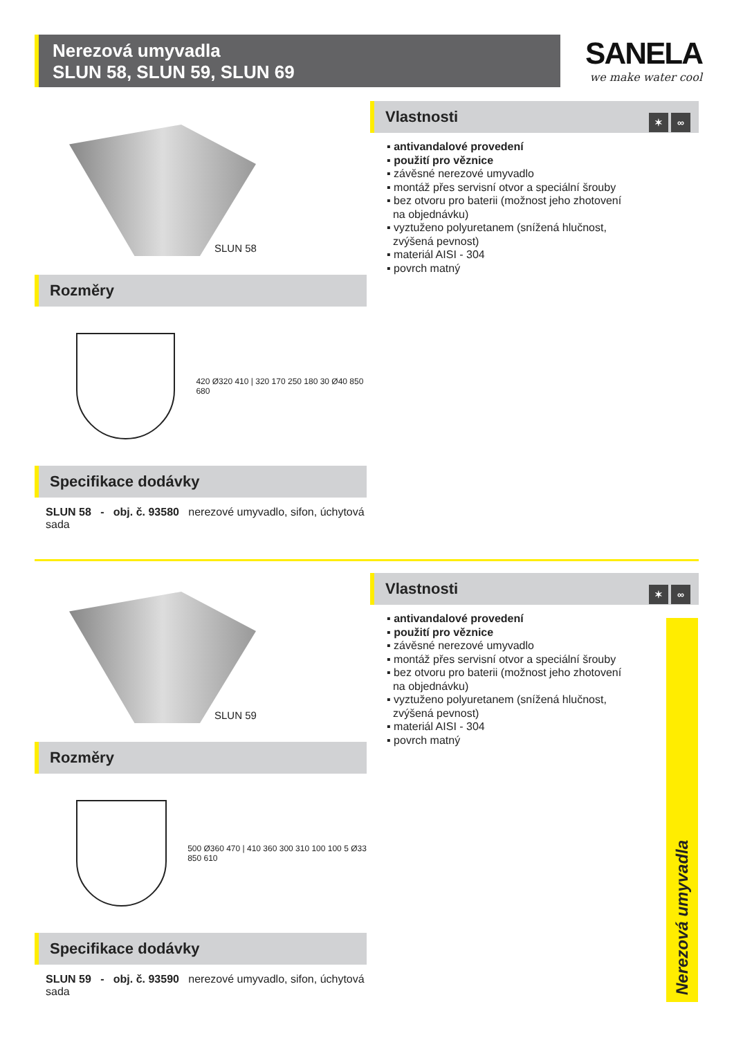Nerezová umyvadla
SLUN 58, SLUN 59, SLUN 69
SANELA
we make water cool
SLUN 58
Rozměry
420 Ø320 410 | 320 170 250 180 30 Ø40 850 680
Specifikace dodávky
SLUN 58 - obj. č. 93580 nerezové umyvadlo, sifon, úchytová sada
Vlastnosti
✶ ∞
▪ antivandalové provedení
▪ použití pro věznice
▪ závěsné nerezové umyvadlo
▪ montáž přes servisní otvor a speciální šrouby
▪ bez otvoru pro baterii (možnost jeho zhotovení
na objednávku)
▪ vyztuženo polyuretanem (snížená hlučnost,
zvýšená pevnost)
▪ materiál AISI - 304
▪ povrch matný
SLUN 59
Rozměry
500 Ø360 470 | 410 360 300 310 100 100 5 Ø33 850 610
Specifikace dodávky
SLUN 59 - obj. č. 93590 nerezové umyvadlo, sifon, úchytová sada
Vlastnosti
✶ ∞
▪ antivandalové provedení
▪ použití pro věznice
▪ závěsné nerezové umyvadlo
▪ montáž přes servisní otvor a speciální šrouby
▪ bez otvoru pro baterii (možnost jeho zhotovení
na objednávku)
▪ vyztuženo polyuretanem (snížená hlučnost,
zvýšená pevnost)
▪ materiál AISI - 304
▪ povrch matný
Nerezová umyvadla